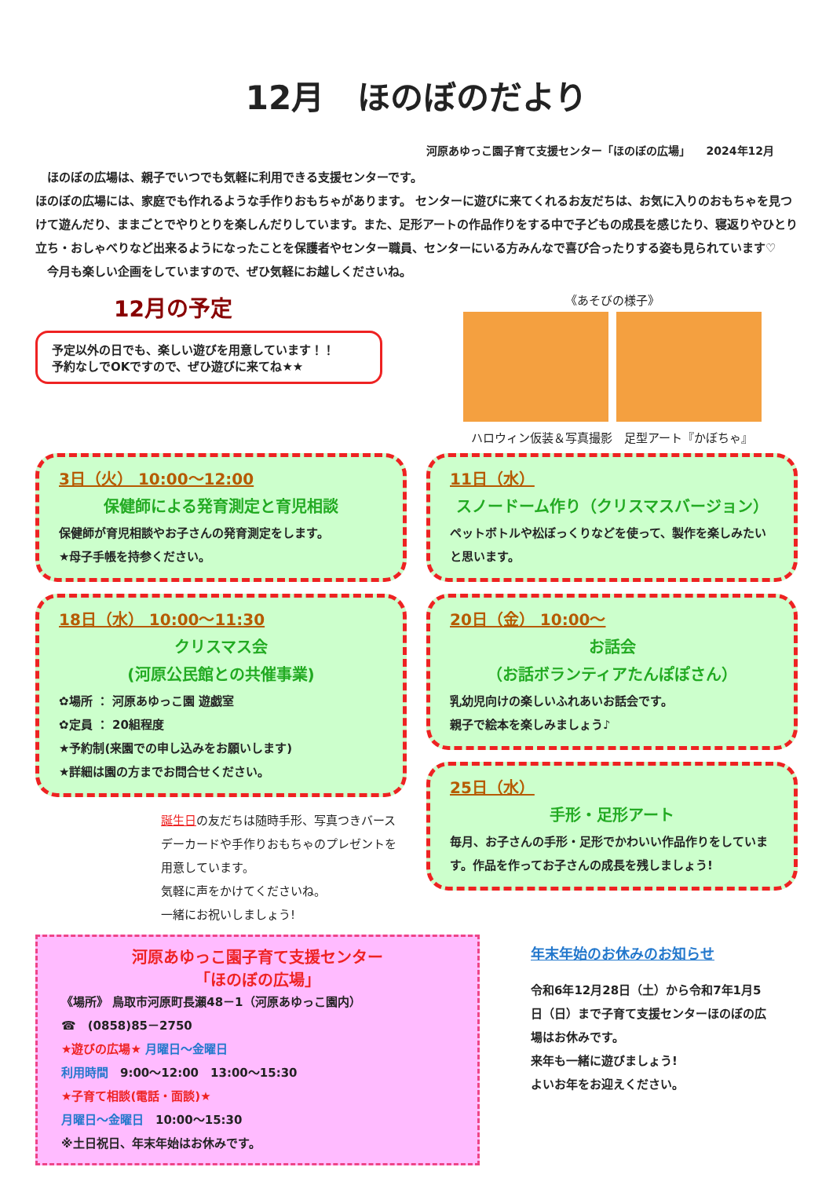12月　ほのぼのだより
河原あゆっこ園子育て支援センター「ほのぼの広場」　　2024年12月
　ほのぼの広場は、親子でいつでも気軽に利用できる支援センターです。
ほのぼの広場には、家庭でも作れるような手作りおもちゃがあります。 センターに遊びに来てくれるお友だちは、お気に入りのおもちゃを見つけて遊んだり、ままごとでやりとりを楽しんだりしています。また、足形アートの作品作りをする中で子どもの成長を感じたり、寝返りやひとり立ち・おしゃべりなど出来るようになったことを保護者やセンター職員、センターにいる方みんなで喜び合ったりする姿も見られています♡
　今月も楽しい企画をしていますので、ぜひ気軽にお越しくださいね。
12月の予定
予定以外の日でも、楽しい遊びを用意しています！！
予約なしでOKですので、ぜひ遊びに来てね★★
《あそびの様子》
ハロウィン仮装＆写真撮影　足型アート『かぼちゃ』
3日（火） 10:00～12:00
保健師による発育測定と育児相談
保健師が育児相談やお子さんの発育測定をします。
★母子手帳を持参ください。
18日（水） 10:00～11:30
クリスマス会
(河原公民館との共催事業)
✿場所 ： 河原あゆっこ園 遊戯室
✿定員 ： 20組程度
★予約制(来園での申し込みをお願いします)
★詳細は園の方までお問合せください。
誕生日の友だちは随時手形、写真つきバースデーカードや手作りおもちゃのプレゼントを用意しています。
気軽に声をかけてくださいね。
一緒にお祝いしましょう!
11日（水）
スノードーム作り（クリスマスバージョン）
ペットボトルや松ぼっくりなどを使って、製作を楽しみたいと思います。
20日（金） 10:00～
お話会
（お話ボランティアたんぽぽさん）
乳幼児向けの楽しいふれあいお話会です。
親子で絵本を楽しみましょう♪
25日（水）
手形・足形アート
毎月、お子さんの手形・足形でかわいい作品作りをしています。作品を作ってお子さんの成長を残しましょう!
河原あゆっこ園子育て支援センター
「ほのぼの広場」
《場所》 鳥取市河原町長瀬48－1（河原あゆっこ園内）
☎　(0858)85－2750
★遊びの広場★ 月曜日～金曜日
利用時間　9:00～12:00　13:00～15:30
★子育て相談(電話・面談)★
月曜日～金曜日　10:00～15:30
※土日祝日、年末年始はお休みです。
年末年始のお休みのお知らせ
令和6年12月28日（土）から令和7年1月5日（日）まで子育て支援センターほのぼの広場はお休みです。
来年も一緒に遊びましょう!
よいお年をお迎えください。